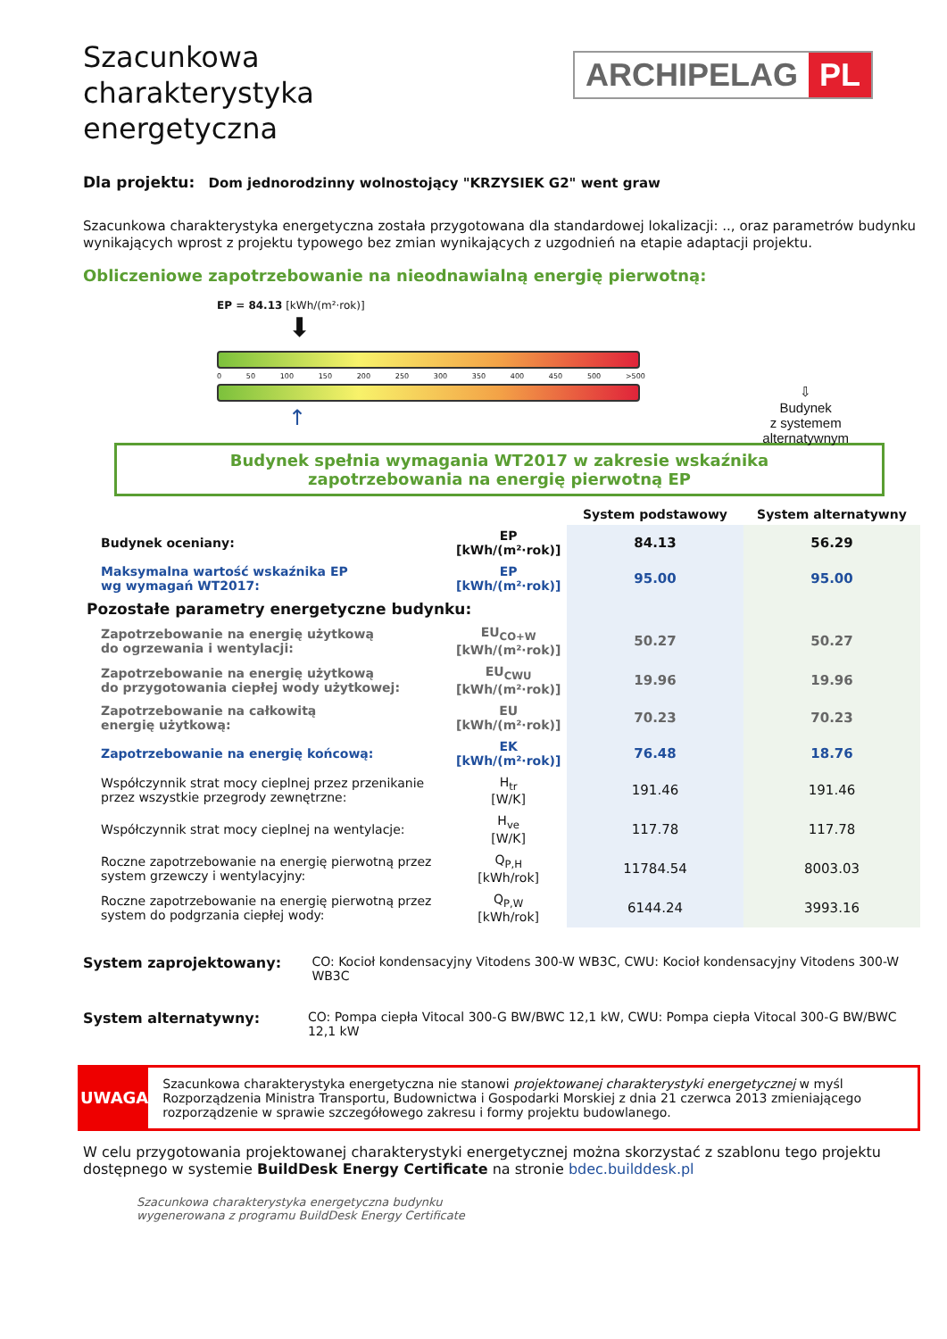Szacunkowa charakterystyka energetyczna
ARCHIPELAG PL
Dla projektu: Dom jednorodzinny wolnostojący "KRZYSIEK G2" went graw
Szacunkowa charakterystyka energetyczna została przygotowana dla standardowej lokalizacji: .., oraz parametrów budynku wynikających wprost z projektu typowego bez zmian wynikających z uzgodnień na etapie adaptacji projektu.
Obliczeniowe zapotrzebowanie na nieodnawialną energię pierwotną:
EP = 84.13 [kWh/(m²·rok)]
⬇
0 50 100 150 200 250 300 350 400 450 500 >500
↑
⇩
Budynek
z systemem
alternatywnym
Budynek spełnia wymagania WT2017 w zakresie wskaźnika
zapotrzebowania na energię pierwotną EP
| | | System podstawowy | System alternatywny |
| --- | --- | --- | --- |
| Budynek oceniany: | EP [kWh/(m²·rok)] | 84.13 | 56.29 |
| Maksymalna wartość wskaźnika EP wg wymagań WT2017: | EP [kWh/(m²·rok)] | 95.00 | 95.00 |
| Pozostałe parametry energetyczne budynku: | | | |
| Zapotrzebowanie na energię użytkową do ogrzewania i wentylacji: | EU<sub>CO+W</sub> [kWh/(m²·rok)] | 50.27 | 50.27 |
| Zapotrzebowanie na energię użytkową do przygotowania ciepłej wody użytkowej: | EU<sub>CWU</sub> [kWh/(m²·rok)] | 19.96 | 19.96 |
| Zapotrzebowanie na całkowitą energię użytkową: | EU [kWh/(m²·rok)] | 70.23 | 70.23 |
| Zapotrzebowanie na energię końcową: | EK [kWh/(m²·rok)] | 76.48 | 18.76 |
| Współczynnik strat mocy cieplnej przez przenikanie przez wszystkie przegrody zewnętrzne: | H<sub>tr</sub> [W/K] | 191.46 | 191.46 |
| Współczynnik strat mocy cieplnej na wentylacje: | H<sub>ve</sub> [W/K] | 117.78 | 117.78 |
| Roczne zapotrzebowanie na energię pierwotną przez system grzewczy i wentylacyjny: | Q<sub>P,H</sub> [kWh/rok] | 11784.54 | 8003.03 |
| Roczne zapotrzebowanie na energię pierwotną przez system do podgrzania ciepłej wody: | Q<sub>P,W</sub> [kWh/rok] | 6144.24 | 3993.16 |
System zaprojektowany: CO: Kocioł kondensacyjny Vitodens 300-W WB3C, CWU: Kocioł kondensacyjny Vitodens 300-W WB3C
System alternatywny: CO: Pompa ciepła Vitocal 300-G BW/BWC 12,1 kW, CWU: Pompa ciepła Vitocal 300-G BW/BWC 12,1 kW
UWAGA
Szacunkowa charakterystyka energetyczna nie stanowi projektowanej charakterystyki energetycznej w myśl Rozporządzenia Ministra Transportu, Budownictwa i Gospodarki Morskiej z dnia 21 czerwca 2013 zmieniającego rozporządzenie w sprawie szczegółowego zakresu i formy projektu budowlanego.
W celu przygotowania projektowanej charakterystyki energetycznej można skorzystać z szablonu tego projektu dostępnego w systemie BuildDesk Energy Certificate na stronie bdec.builddesk.pl
Szacunkowa charakterystyka energetyczna budynku
wygenerowana z programu BuildDesk Energy Certificate